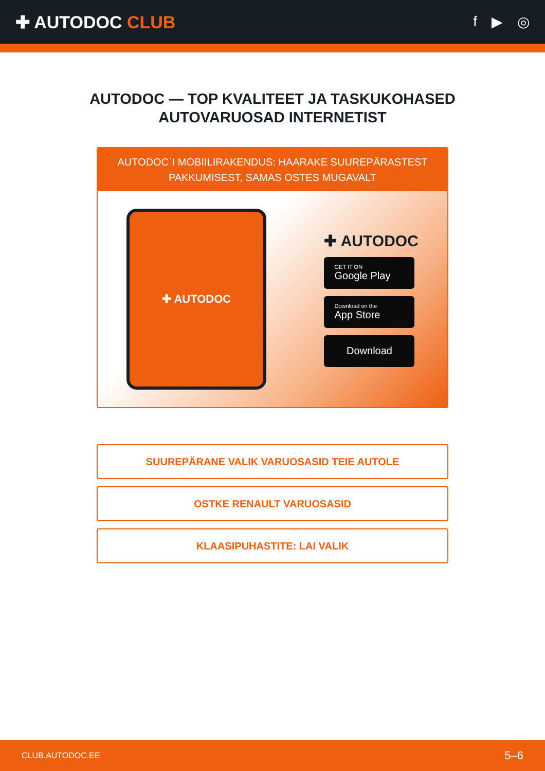✚ AUTODOC CLUB
f ▶ ◎
AUTODOC — TOP KVALITEET JA TASKUKOHASED
AUTOVARUOSAD INTERNETIST
AUTODOC`I MOBIILIRAKENDUS: HAARAKE SUUREPÄRASTEST PAKKUMISEST, SAMAS OSTES MUGAVALT
✚ AUTODOC
✚ AUTODOC
GET IT ON
Google Play
Download on the
App Store
Download
SUUREPÄRANE VALIK VARUOSASID TEIE AUTOLE
OSTKE RENAULT VARUOSASID
KLAASIPUHASTITE: LAI VALIK
CLUB.AUTODOC.EE 5–6